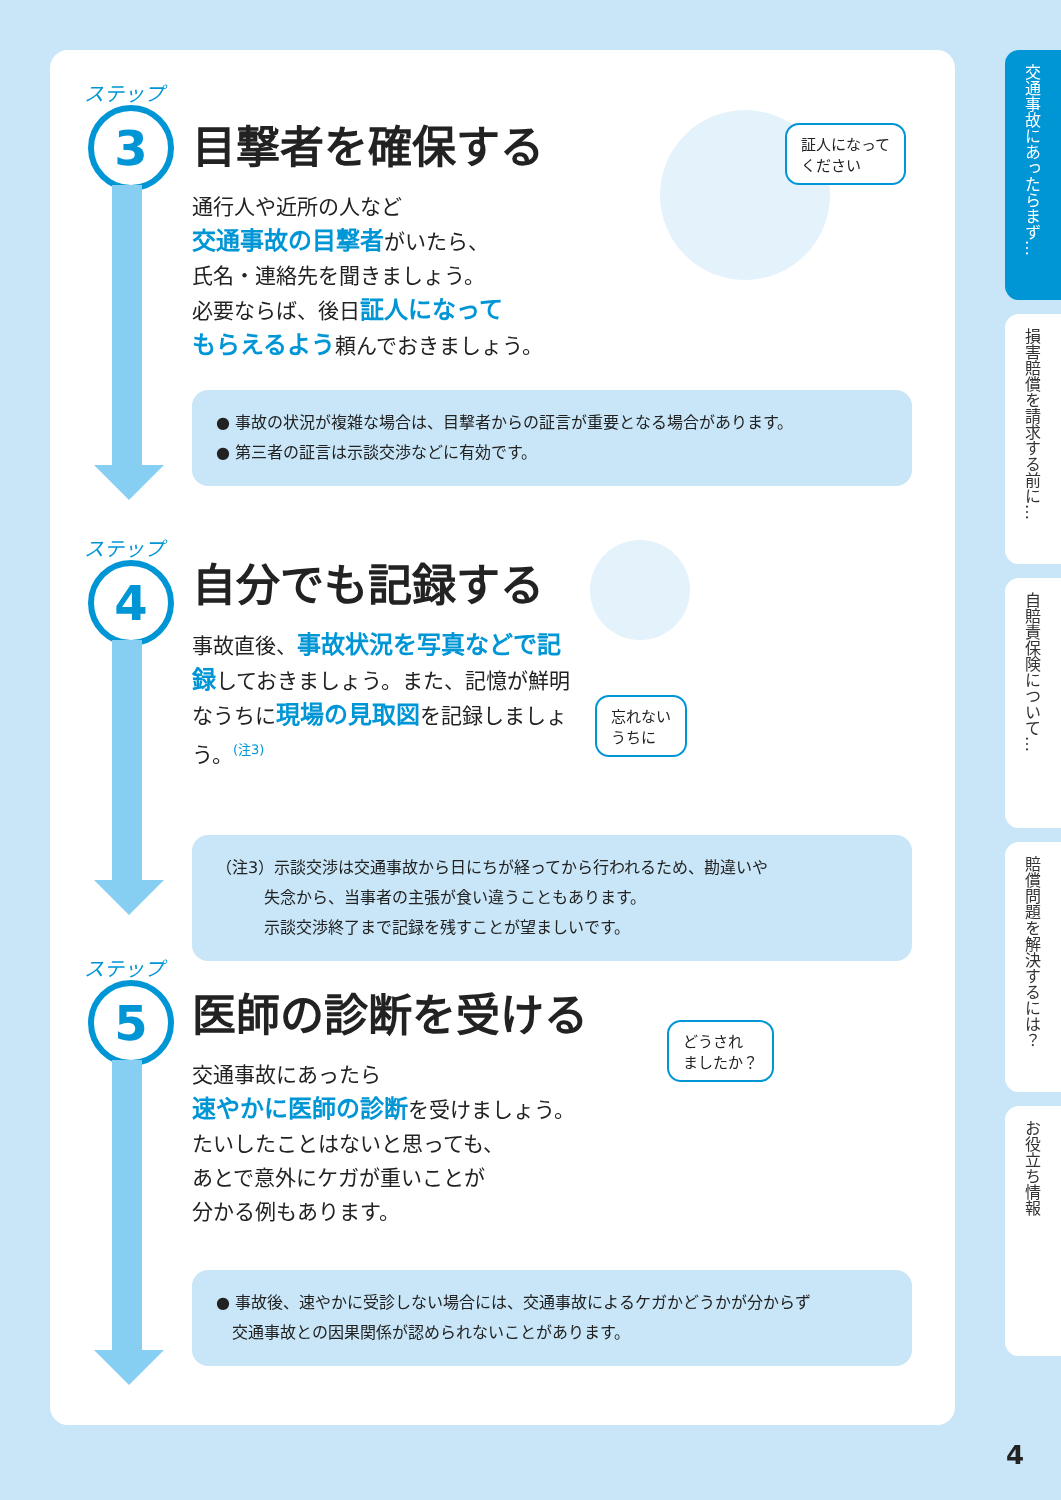ステップ
3
目撃者を確保する
通行人や近所の人など
交通事故の目撃者がいたら、
氏名・連絡先を聞きましょう。
必要ならば、後日証人になって
もらえるよう頼んでおきましょう。
証人になって
ください
● 事故の状況が複雑な場合は、目撃者からの証言が重要となる場合があります。
● 第三者の証言は示談交渉などに有効です。
ステップ
4
自分でも記録する
事故直後、事故状況を写真などで記録しておきましょう。また、記憶が鮮明なうちに現場の見取図を記録しましょう。<sup>(注3)</sup>
忘れない
うちに
（注3）示談交渉は交通事故から日にちが経ってから行われるため、勘違いや
   失念から、当事者の主張が食い違うこともあります。
   示談交渉終了まで記録を残すことが望ましいです。
ステップ
5
医師の診断を受ける
交通事故にあったら
速やかに医師の診断を受けましょう。
たいしたことはないと思っても、
あとで意外にケガが重いことが
分かる例もあります。
どうされ
ましたか？
● 事故後、速やかに受診しない場合には、交通事故によるケガかどうかが分からず
 交通事故との因果関係が認められないことがあります。
交通事故にあったらまず…
損害賠償を請求する前に…
自賠責保険について…
賠償問題を解決するには？
お役立ち情報
4